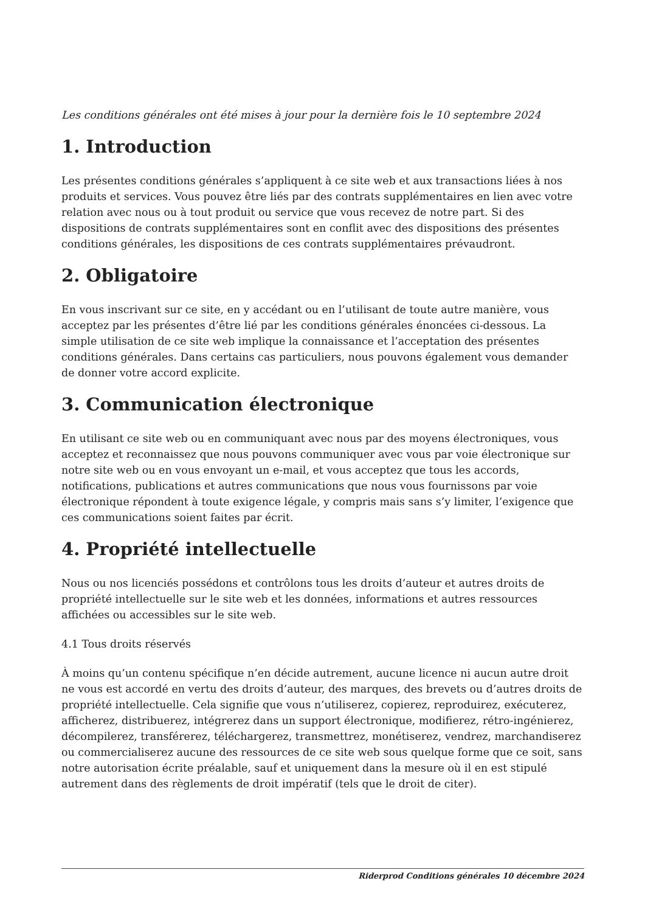Les conditions générales ont été mises à jour pour la dernière fois le 10 septembre 2024
1. Introduction
Les présentes conditions générales s’appliquent à ce site web et aux transactions liées à nos produits et services. Vous pouvez être liés par des contrats supplémentaires en lien avec votre relation avec nous ou à tout produit ou service que vous recevez de notre part. Si des dispositions de contrats supplémentaires sont en conflit avec des dispositions des présentes conditions générales, les dispositions de ces contrats supplémentaires prévaudront.
2. Obligatoire
En vous inscrivant sur ce site, en y accédant ou en l’utilisant de toute autre manière, vous acceptez par les présentes d’être lié par les conditions générales énoncées ci-dessous. La simple utilisation de ce site web implique la connaissance et l’acceptation des présentes conditions générales. Dans certains cas particuliers, nous pouvons également vous demander de donner votre accord explicite.
3. Communication électronique
En utilisant ce site web ou en communiquant avec nous par des moyens électroniques, vous acceptez et reconnaissez que nous pouvons communiquer avec vous par voie électronique sur notre site web ou en vous envoyant un e-mail, et vous acceptez que tous les accords, notifications, publications et autres communications que nous vous fournissons par voie électronique répondent à toute exigence légale, y compris mais sans s’y limiter, l’exigence que ces communications soient faites par écrit.
4. Propriété intellectuelle
Nous ou nos licenciés possédons et contrôlons tous les droits d’auteur et autres droits de propriété intellectuelle sur le site web et les données, informations et autres ressources affichées ou accessibles sur le site web.
4.1 Tous droits réservés
À moins qu’un contenu spécifique n’en décide autrement, aucune licence ni aucun autre droit ne vous est accordé en vertu des droits d’auteur, des marques, des brevets ou d’autres droits de propriété intellectuelle. Cela signifie que vous n’utiliserez, copierez, reproduirez, exécuterez, afficherez, distribuerez, intégrerez dans un support électronique, modifierez, rétro-ingénierez, décompilerez, transférerez, téléchargerez, transmettrez, monétiserez, vendrez, marchandiserez ou commercialiserez aucune des ressources de ce site web sous quelque forme que ce soit, sans notre autorisation écrite préalable, sauf et uniquement dans la mesure où il en est stipulé autrement dans des règlements de droit impératif (tels que le droit de citer).
Riderprod Conditions générales 10 décembre 2024